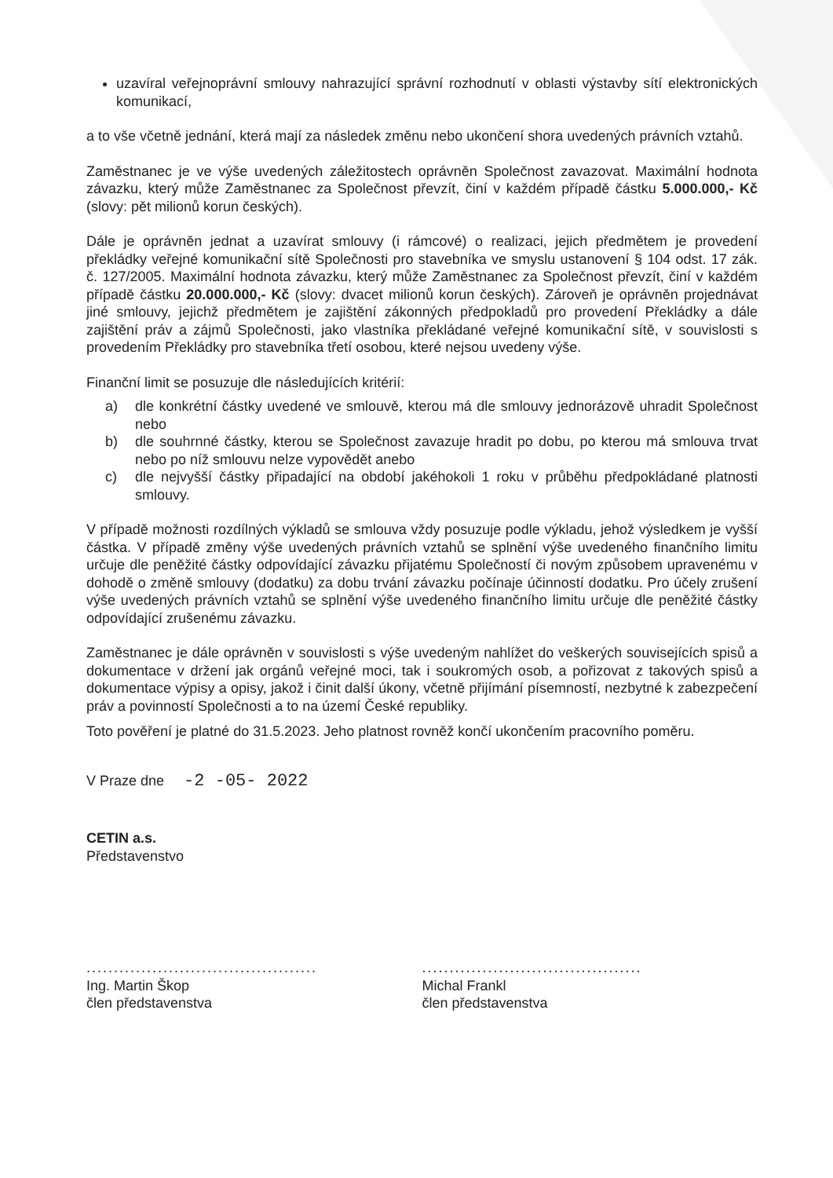uzavíral veřejnoprávní smlouvy nahrazující správní rozhodnutí v oblasti výstavby sítí elektronických komunikací,
a to vše včetně jednání, která mají za následek změnu nebo ukončení shora uvedených právních vztahů.
Zaměstnanec je ve výše uvedených záležitostech oprávněn Společnost zavazovat. Maximální hodnota závazku, který může Zaměstnanec za Společnost převzít, činí v každém případě částku 5.000.000,- Kč (slovy: pět milionů korun českých).
Dále je oprávněn jednat a uzavírat smlouvy (i rámcové) o realizaci, jejich předmětem je provedení překládky veřejné komunikační sítě Společnosti pro stavebníka ve smyslu ustanovení § 104 odst. 17 zák. č. 127/2005. Maximální hodnota závazku, který může Zaměstnanec za Společnost převzít, činí v každém případě částku 20.000.000,- Kč (slovy: dvacet milionů korun českých). Zároveň je oprávněn projednávat jiné smlouvy, jejichž předmětem je zajištění zákonných předpokladů pro provedení Překládky a dále zajištění práv a zájmů Společnosti, jako vlastníka překládané veřejné komunikační sítě, v souvislosti s provedením Překládky pro stavebníka třetí osobou, které nejsou uvedeny výše.
Finanční limit se posuzuje dle následujících kritérií:
a) dle konkrétní částky uvedené ve smlouvě, kterou má dle smlouvy jednorázově uhradit Společnost nebo
b) dle souhrnné částky, kterou se Společnost zavazuje hradit po dobu, po kterou má smlouva trvat nebo po níž smlouvu nelze vypovědět anebo
c) dle nejvyšší částky připadající na období jakéhokoli 1 roku v průběhu předpokládané platnosti smlouvy.
V případě možnosti rozdílných výkladů se smlouva vždy posuzuje podle výkladu, jehož výsledkem je vyšší částka. V případě změny výše uvedených právních vztahů se splnění výše uvedeného finančního limitu určuje dle peněžité částky odpovídající závazku přijatému Společností či novým způsobem upravenému v dohodě o změně smlouvy (dodatku) za dobu trvání závazku počínaje účinností dodatku. Pro účely zrušení výše uvedených právních vztahů se splnění výše uvedeného finančního limitu určuje dle peněžité částky odpovídající zrušenému závazku.
Zaměstnanec je dále oprávněn v souvislosti s výše uvedeným nahlížet do veškerých souvisejících spisů a dokumentace v držení jak orgánů veřejné moci, tak i soukromých osob, a pořizovat z takových spisů a dokumentace výpisy a opisy, jakož i činit další úkony, včetně přijímání písemností, nezbytné k zabezpečení práv a povinností Společnosti a to na území České republiky.
Toto pověření je platné do 31.5.2023. Jeho platnost rovněž končí ukončením pracovního poměru.
V Praze dne -2 -05- 2022
CETIN a.s.
Představenstvo
..........................................
Ing. Martin Škop
člen představenstva
........................................
Michal Frankl
člen představenstva